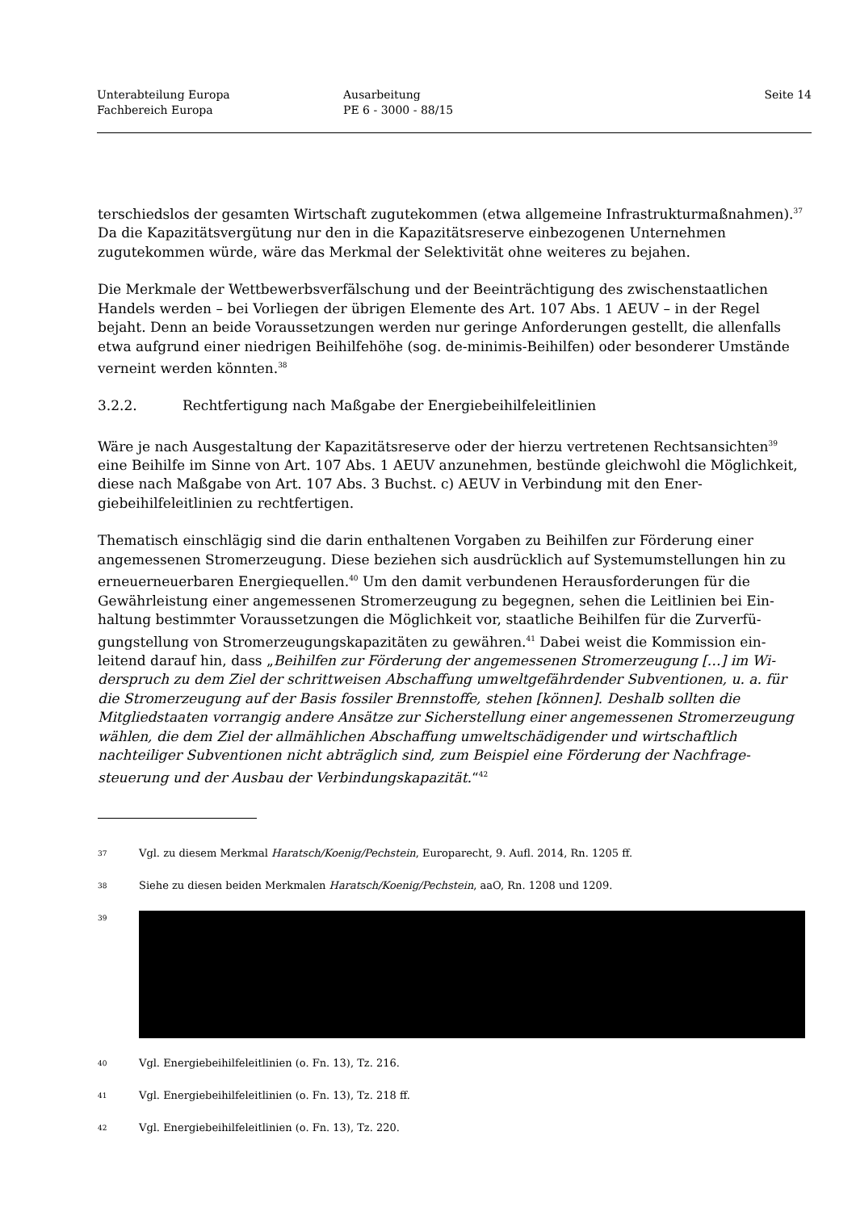Unterabteilung Europa
Fachbereich Europa
Ausarbeitung
PE 6 - 3000 - 88/15
Seite 14
terschiedslos der gesamten Wirtschaft zugutekommen (etwa allgemeine Infrastrukturmaßnah­men).<sup>37</sup> Da die Kapazitätsvergütung nur den in die Kapazitätsreserve einbezogenen Unternehmen zugutekommen würde, wäre das Merkmal der Selektivität ohne weiteres zu bejahen.
Die Merkmale der Wettbewerbsverfälschung und der Beeinträchtigung des zwischenstaatlichen Handels werden – bei Vorliegen der übrigen Elemente des Art. 107 Abs. 1 AEUV – in der Regel bejaht. Denn an beide Voraussetzungen werden nur geringe Anforderungen gestellt, die allenfalls etwa aufgrund einer niedrigen Beihilfehöhe (sog. de-minimis-Beihilfen) oder besonderer Um­stände verneint werden könnten.<sup>38</sup>
3.2.2. Rechtfertigung nach Maßgabe der Energiebeihilfeleitlinien
Wäre je nach Ausgestaltung der Kapazitätsreserve oder der hierzu vertretenen Rechtsansichten<sup>39</sup> eine Beihilfe im Sinne von Art. 107 Abs. 1 AEUV anzunehmen, bestünde gleichwohl die Mög­lichkeit, diese nach Maßgabe von Art. 107 Abs. 3 Buchst. c) AEUV in Verbindung mit den Ener­giebeihilfeleitlinien zu rechtfertigen.
Thematisch einschlägig sind die darin enthaltenen Vorgaben zu Beihilfen zur Förderung einer angemessenen Stromerzeugung. Diese beziehen sich ausdrücklich auf Systemumstellungen hin zu erneuerneuerbaren Energiequellen.<sup>40</sup> Um den damit verbundenen Herausforderungen für die Gewährleistung einer angemessenen Stromerzeugung zu begegnen, sehen die Leitlinien bei Ein­haltung bestimmter Voraussetzungen die Möglichkeit vor, staatliche Beihilfen für die Zurverfü­gungstellung von Stromerzeugungskapazitäten zu gewähren.<sup>41</sup> Dabei weist die Kommission ein­leitend darauf hin, dass „Beihilfen zur Förderung der angemessenen Stromerzeugung […] im Wi­derspruch zu dem Ziel der schrittweisen Abschaffung umweltgefährdender Subventionen, u. a. für die Stromerzeugung auf der Basis fossiler Brennstoffe, stehen [können]. Deshalb sollten die Mitgliedstaaten vorrangig andere Ansätze zur Sicherstellung einer angemessenen Stromerzeu­gung wählen, die dem Ziel der allmählichen Abschaffung umweltschädigender und wirtschaft­lich nachteiliger Subventionen nicht abträglich sind, zum Beispiel eine Förderung der Nachfrage­steuerung und der Ausbau der Verbindungskapazität.“<sup>42</sup>
37
Vgl. zu diesem Merkmal Haratsch/Koenig/Pechstein, Europarecht, 9. Aufl. 2014, Rn. 1205 ff.
38
Siehe zu diesen beiden Merkmalen Haratsch/Koenig/Pechstein, aaO, Rn. 1208 und 1209.
39
40
Vgl. Energiebeihilfeleitlinien (o. Fn. 13), Tz. 216.
41
Vgl. Energiebeihilfeleitlinien (o. Fn. 13), Tz. 218 ff.
42
Vgl. Energiebeihilfeleitlinien (o. Fn. 13), Tz. 220.